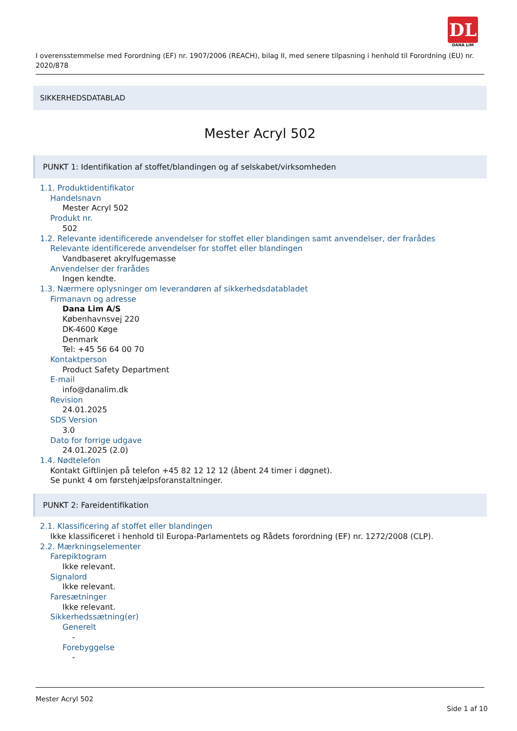DL
DANA LIM
I overensstemmelse med Forordning (EF) nr. 1907/2006 (REACH), bilag II, med senere tilpasning i henhold til Forordning (EU) nr. 2020/878
SIKKERHEDSDATABLAD
Mester Acryl 502
PUNKT 1: Identifikation af stoffet/blandingen og af selskabet/virksomheden
1.1. Produktidentifikator
Handelsnavn
Mester Acryl 502
Produkt nr.
502
1.2. Relevante identificerede anvendelser for stoffet eller blandingen samt anvendelser, der frarådes
Relevante identificerede anvendelser for stoffet eller blandingen
Vandbaseret akrylfugemasse
Anvendelser der frarådes
Ingen kendte.
1.3. Nærmere oplysninger om leverandøren af sikkerhedsdatabladet
Firmanavn og adresse
Dana Lim A/S
Københavnsvej 220
DK-4600 Køge
Denmark
Tel: +45 56 64 00 70
Kontaktperson
Product Safety Department
E-mail
info@danalim.dk
Revision
24.01.2025
SDS Version
3.0
Dato for forrige udgave
24.01.2025 (2.0)
1.4. Nødtelefon
Kontakt Giftlinjen på telefon +45 82 12 12 12 (åbent 24 timer i døgnet).
Se punkt 4 om førstehjælpsforanstaltninger.
PUNKT 2: Fareidentifikation
2.1. Klassificering af stoffet eller blandingen
Ikke klassificeret i henhold til Europa-Parlamentets og Rådets forordning (EF) nr. 1272/2008 (CLP).
2.2. Mærkningselementer
Farepiktogram
Ikke relevant.
Signalord
Ikke relevant.
Faresætninger
Ikke relevant.
Sikkerhedssætning(er)
Generelt
-
Forebyggelse
-
Mester Acryl 502
Side 1 af 10